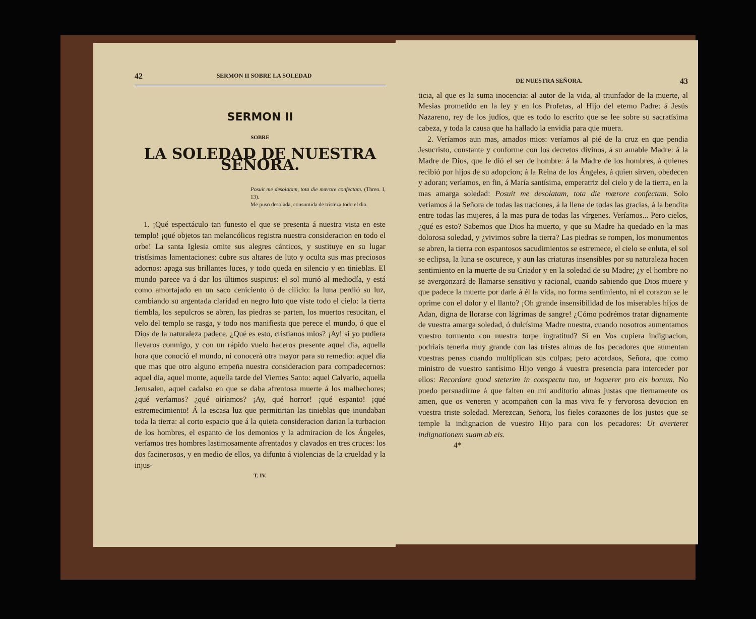42 SERMON II SOBRE LA SOLEDAD
SERMON II
SOBRE
LA SOLEDAD DE NUESTRA SEÑORA.
Posuit me desolatam, tota die mœrore confectam. (Thren. I, 13).
Me puso desolada, consumida de tristeza todo el dia.
1. ¡Qué espectáculo tan funesto el que se presenta á nuestra vista en este templo! ¡qué objetos tan melancólicos registra nuestra consideracion en todo el orbe! La santa Iglesia omite sus alegres cánticos, y sustituye en su lugar tristísimas lamentaciones: cubre sus altares de luto y oculta sus mas preciosos adornos: apaga sus brillantes luces, y todo queda en silencio y en tinieblas. El mundo parece va á dar los últimos suspiros: el sol murió al mediodía, y está como amortajado en un saco ceniciento ó de cilicio: la luna perdió su luz, cambiando su argentada claridad en negro luto que viste todo el cielo: la tierra tiembla, los sepulcros se abren, las piedras se parten, los muertos resucitan, el velo del templo se rasga, y todo nos manifiesta que perece el mundo, ó que el Dios de la naturaleza padece. ¿Qué es esto, cristianos mios? ¡Ay! si yo pudiera llevaros conmigo, y con un rápido vuelo haceros presente aquel dia, aquella hora que conoció el mundo, ni conocerá otra mayor para su remedio: aquel dia que mas que otro alguno empeña nuestra consideracion para compadecernos: aquel dia, aquel monte, aquella tarde del Viernes Santo: aquel Calvario, aquella Jerusalen, aquel cadalso en que se daba afrentosa muerte á los malhechores; ¿qué veríamos? ¿qué oiríamos? ¡Ay, qué horror! ¡qué espanto! ¡qué estremecimiento! Á la escasa luz que permitirian las tinieblas que inundaban toda la tierra: al corto espacio que á la quieta consideracion darian la turbacion de los hombres, el espanto de los demonios y la admiracion de los Ángeles, veríamos tres hombres lastimosamente afrentados y clavados en tres cruces: los dos facinerosos, y en medio de ellos, ya difunto á violencias de la crueldad y la injus-
T. IV.
DE NUESTRA SEÑORA. 43
ticia, al que es la suma inocencia: al autor de la vida, al triunfador de la muerte, al Mesías prometido en la ley y en los Profetas, al Hijo del eterno Padre: á Jesús Nazareno, rey de los judíos, que es todo lo escrito que se lee sobre su sacratísima cabeza, y toda la causa que ha hallado la envidia para que muera.
2. Veríamos aun mas, amados mios: veríamos al pié de la cruz en que pendia Jesucristo, constante y conforme con los decretos divinos, á su amable Madre: á la Madre de Dios, que le dió el ser de hombre: á la Madre de los hombres, á quienes recibió por hijos de su adopcion; á la Reina de los Ángeles, á quien sirven, obedecen y adoran; veríamos, en fin, á María santísima, emperatriz del cielo y de la tierra, en la mas amarga soledad: Posuit me desolatam, tota die mœrore confectam. Solo veríamos á la Señora de todas las naciones, á la llena de todas las gracias, á la bendita entre todas las mujeres, á la mas pura de todas las vírgenes. Veríamos... Pero cielos, ¿qué es esto? Sabemos que Dios ha muerto, y que su Madre ha quedado en la mas dolorosa soledad, y ¿vivimos sobre la tierra? Las piedras se rompen, los monumentos se abren, la tierra con espantosos sacudimientos se estremece, el cielo se enluta, el sol se eclipsa, la luna se oscurece, y aun las criaturas insensibles por su naturaleza hacen sentimiento en la muerte de su Criador y en la soledad de su Madre; ¿y el hombre no se avergonzará de llamarse sensitivo y racional, cuando sabiendo que Dios muere y que padece la muerte por darle á él la vida, no forma sentimiento, ni el corazon se le oprime con el dolor y el llanto? ¡Oh grande insensibilidad de los miserables hijos de Adan, digna de llorarse con lágrimas de sangre! ¿Cómo podrémos tratar dignamente de vuestra amarga soledad, ó dulcísima Madre nuestra, cuando nosotros aumentamos vuestro tormento con nuestra torpe ingratitud? Si en Vos cupiera indignacion, podríais tenerla muy grande con las tristes almas de los pecadores que aumentan vuestras penas cuando multiplican sus culpas; pero acordaos, Señora, que como ministro de vuestro santísimo Hijo vengo á vuestra presencia para interceder por ellos: Recordare quod steterim in conspectu tuo, ut loquerer pro eis bonum. No puedo persuadirme á que falten en mi auditorio almas justas que tiernamente os amen, que os veneren y acompañen con la mas viva fe y fervorosa devocion en vuestra triste soledad. Merezcan, Señora, los fieles corazones de los justos que se temple la indignacion de vuestro Hijo para con los pecadores: Ut averteret indignationem suam ab eis.
4*